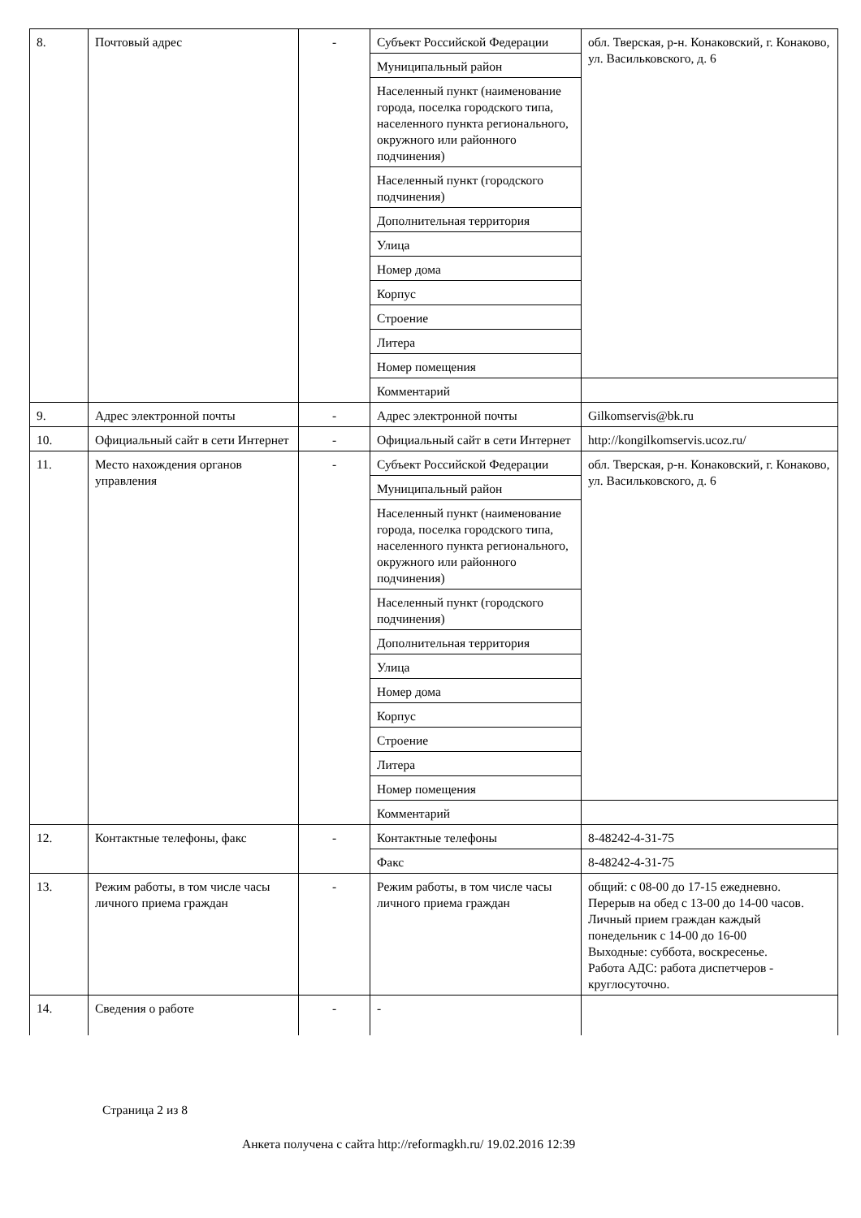| 8. | Почтовый адрес | - | Субъект Российской Федерации | обл. Тверская, р-н. Конаковский, г. Конаково, ул. Васильковского, д. 6 |
| | | | Муниципальный район | |
| | | | Населенный пункт (наименование города, поселка городского типа, населенного пункта регионального, окружного или районного подчинения) | |
| | | | Населенный пункт (городского подчинения) | |
| | | | Дополнительная территория | |
| | | | Улица | |
| | | | Номер дома | |
| | | | Корпус | |
| | | | Строение | |
| | | | Литера | |
| | | | Номер помещения | |
| | | | Комментарий | |
| 9. | Адрес электронной почты | - | Адрес электронной почты | Gilkomservis@bk.ru |
| 10. | Официальный сайт в сети Интернет | - | Официальный сайт в сети Интернет | http://kongilkomservis.ucoz.ru/ |
| 11. | Место нахождения органов управления | - | Субъект Российской Федерации | обл. Тверская, р-н. Конаковский, г. Конаково, ул. Васильковского, д. 6 |
| | | | Муниципальный район | |
| | | | Населенный пункт (наименование города, поселка городского типа, населенного пункта регионального, окружного или районного подчинения) | |
| | | | Населенный пункт (городского подчинения) | |
| | | | Дополнительная территория | |
| | | | Улица | |
| | | | Номер дома | |
| | | | Корпус | |
| | | | Строение | |
| | | | Литера | |
| | | | Номер помещения | |
| | | | Комментарий | |
| 12. | Контактные телефоны, факс | - | Контактные телефоны | 8-48242-4-31-75 |
| | | | Факс | 8-48242-4-31-75 |
| 13. | Режим работы, в том числе часы личного приема граждан | - | Режим работы, в том числе часы личного приема граждан | общий: с 08-00 до 17-15 ежедневно. Перерыв на обед с 13-00 до 14-00 часов. Личный прием граждан каждый понедельник с 14-00 до 16-00 Выходные: суббота, воскресенье. Работа АДС: работа диспетчеров - круглосуточно. |
| 14. | Сведения о работе | - | - | |
Страница 2 из 8
Анкета получена с сайта http://reformagkh.ru/ 19.02.2016 12:39